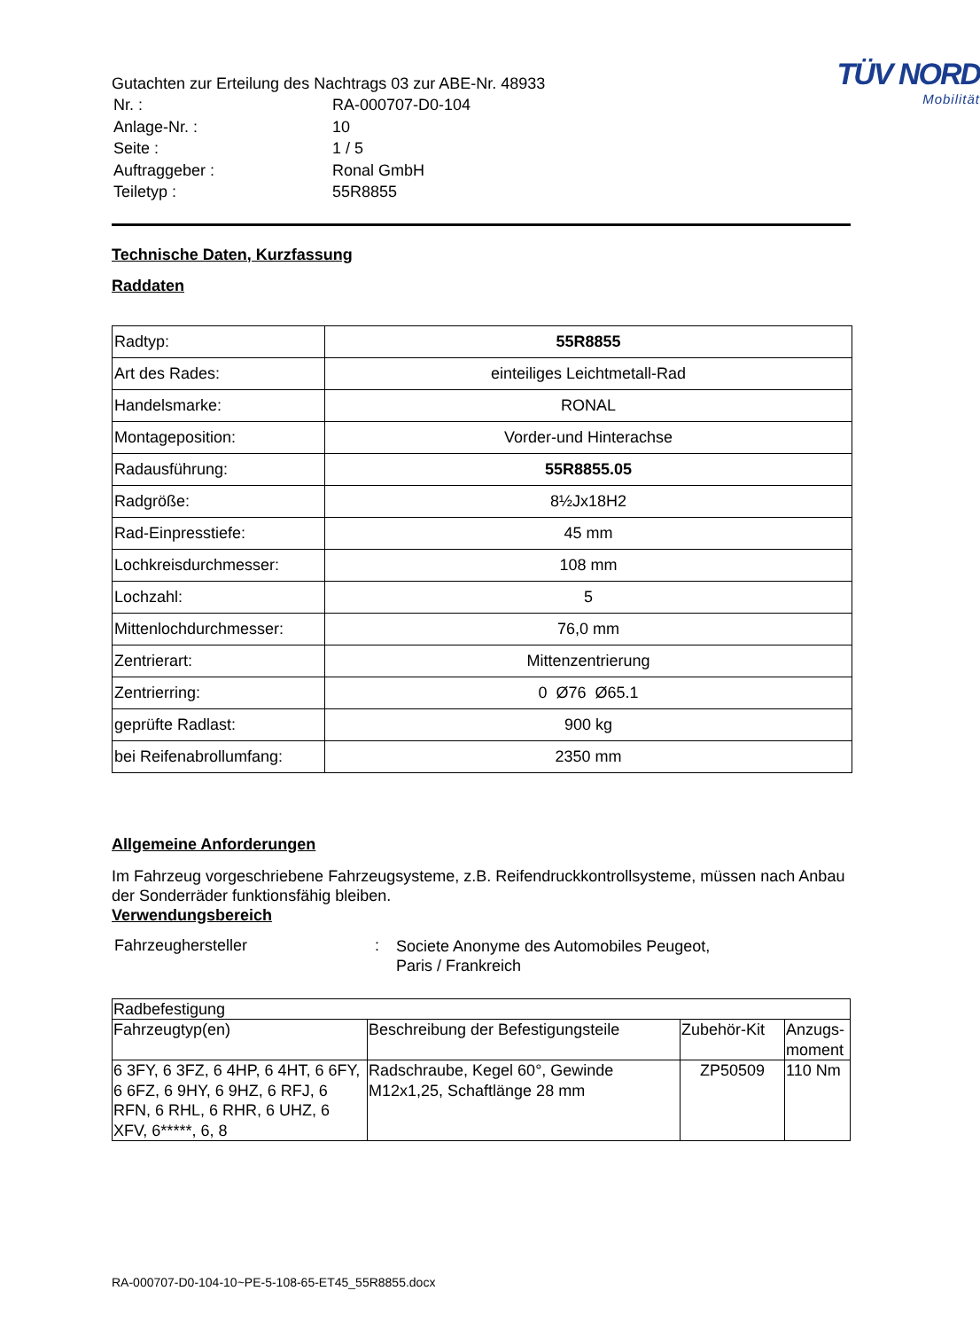Gutachten zur Erteilung des Nachtrags 03 zur ABE-Nr. 48933
| Nr. : | RA-000707-D0-104 |
| Anlage-Nr. : | 10 |
| Seite : | 1 / 5 |
| Auftraggeber : | Ronal GmbH |
| Teiletyp : | 55R8855 |
TÜV NORD
Mobilität
Technische Daten, Kurzfassung
Raddaten
| Radtyp: | 55R8855 |
| Art des Rades: | einteiliges Leichtmetall-Rad |
| Handelsmarke: | RONAL |
| Montageposition: | Vorder-und Hinterachse |
| Radausführung: | 55R8855.05 |
| Radgröße: | 8½Jx18H2 |
| Rad-Einpresstiefe: | 45 mm |
| Lochkreisdurchmesser: | 108 mm |
| Lochzahl: | 5 |
| Mittenlochdurchmesser: | 76,0 mm |
| Zentrierart: | Mittenzentrierung |
| Zentrierring: | 0 Ø76 Ø65.1 |
| geprüfte Radlast: | 900 kg |
| bei Reifenabrollumfang: | 2350 mm |
Allgemeine Anforderungen
Im Fahrzeug vorgeschriebene Fahrzeugsysteme, z.B. Reifendruckkontrollsysteme, müssen nach Anbau der Sonderräder funktionsfähig bleiben.
Verwendungsbereich
| Fahrzeughersteller | : | Societe Anonyme des Automobiles Peugeot, Paris / Frankreich |
| Radbefestigung | | | |
| Fahrzeugtyp(en) | Beschreibung der Befestigungsteile | Zubehör-Kit | Anzugs- moment |
| 6 3FY, 6 3FZ, 6 4HP, 6 4HT, 6 6FY, 6 6FZ, 6 9HY, 6 9HZ, 6 RFJ, 6 RFN, 6 RHL, 6 RHR, 6 UHZ, 6 XFV, 6*****, 6, 8 | Radschraube, Kegel 60°, Gewinde M12x1,25, Schaftlänge 28 mm | ZP50509 | 110 Nm |
RA-000707-D0-104-10~PE-5-108-65-ET45_55R8855.docx